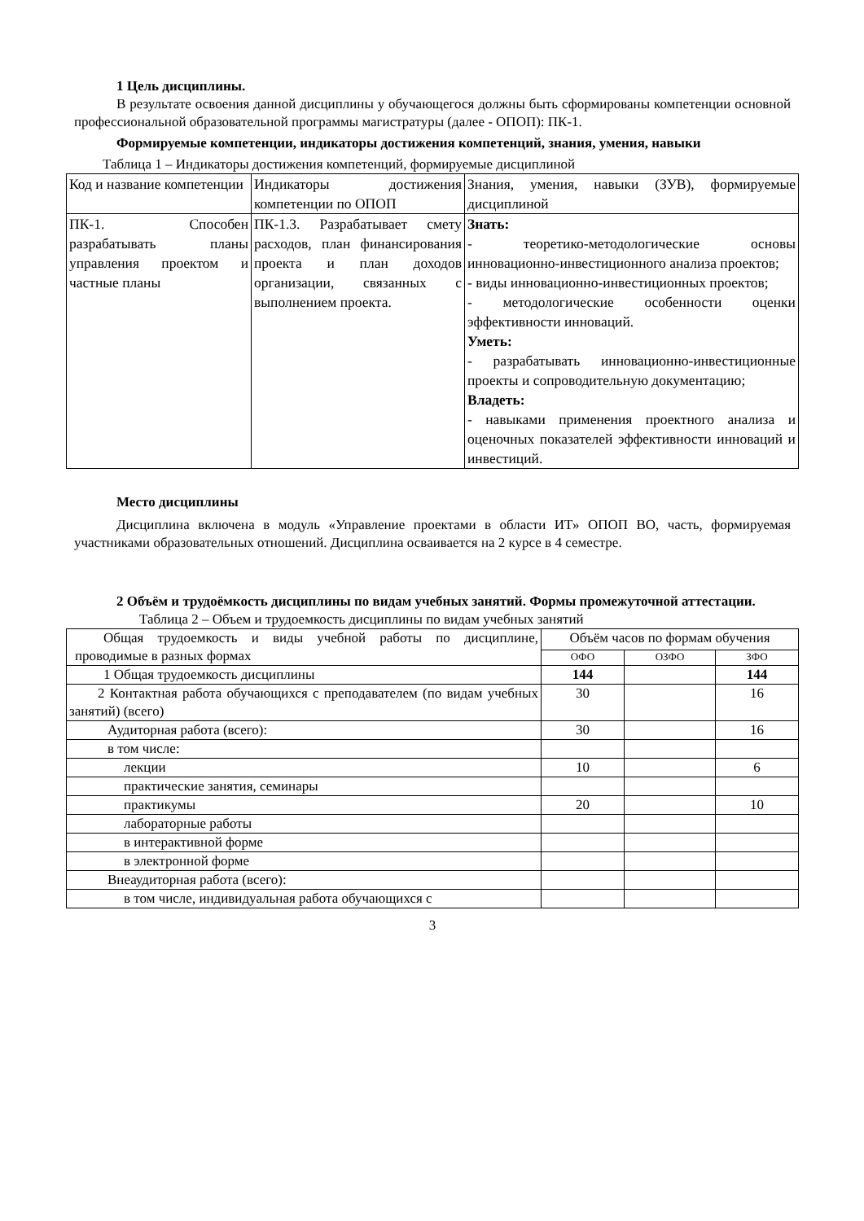1 Цель дисциплины.
В результате освоения данной дисциплины у обучающегося должны быть сформированы компетенции основной профессиональной образовательной программы магистратуры (далее - ОПОП): ПК-1.
Формируемые компетенции, индикаторы достижения компетенций, знания, умения, навыки
Таблица 1 – Индикаторы достижения компетенций, формируемые дисциплиной
| Код и название компетенции | Индикаторы достижения компетенции по ОПОП | Знания, умения, навыки (ЗУВ), формируемые дисциплиной |
| ПК-1. Способен разрабатывать планы управления проектом и частные планы | ПК-1.3. Разрабатывает смету расходов, план финансирования проекта и план доходов организации, связанных с выполнением проекта. | Знать: - теоретико-методологические основы инновационно-инвестиционного анализа проектов; - виды инновационно-инвестиционных проектов; - методологические особенности оценки эффективности инноваций. Уметь: - разрабатывать инновационно-инвестиционные проекты и сопроводительную документацию; Владеть: - навыками применения проектного анализа и оценочных показателей эффективности инноваций и инвестиций. |
Место дисциплины
Дисциплина включена в модуль «Управление проектами в области ИТ» ОПОП ВО, часть, формируемая участниками образовательных отношений. Дисциплина осваивается на 2 курсе в 4 семестре.
2 Объём и трудоёмкость дисциплины по видам учебных занятий. Формы промежуточной аттестации.
Таблица 2 – Объем и трудоемкость дисциплины по видам учебных занятий
| Общая трудоемкость и виды учебной работы по дисциплине, проводимые в разных формах | Объём часов по формам обучения | | |
| | ОФО | ОЗФО | ЗФО |
| 1 Общая трудоемкость дисциплины | 144 | | 144 |
| 2 Контактная работа обучающихся с преподавателем (по видам учебных занятий) (всего) | 30 | | 16 |
| Аудиторная работа (всего): | 30 | | 16 |
| в том числе: | | | |
| лекции | 10 | | 6 |
| практические занятия, семинары | | | |
| практикумы | 20 | | 10 |
| лабораторные работы | | | |
| в интерактивной форме | | | |
| в электронной форме | | | |
| Внеаудиторная работа (всего): | | | |
| в том числе, индивидуальная работа обучающихся с | | | |
3